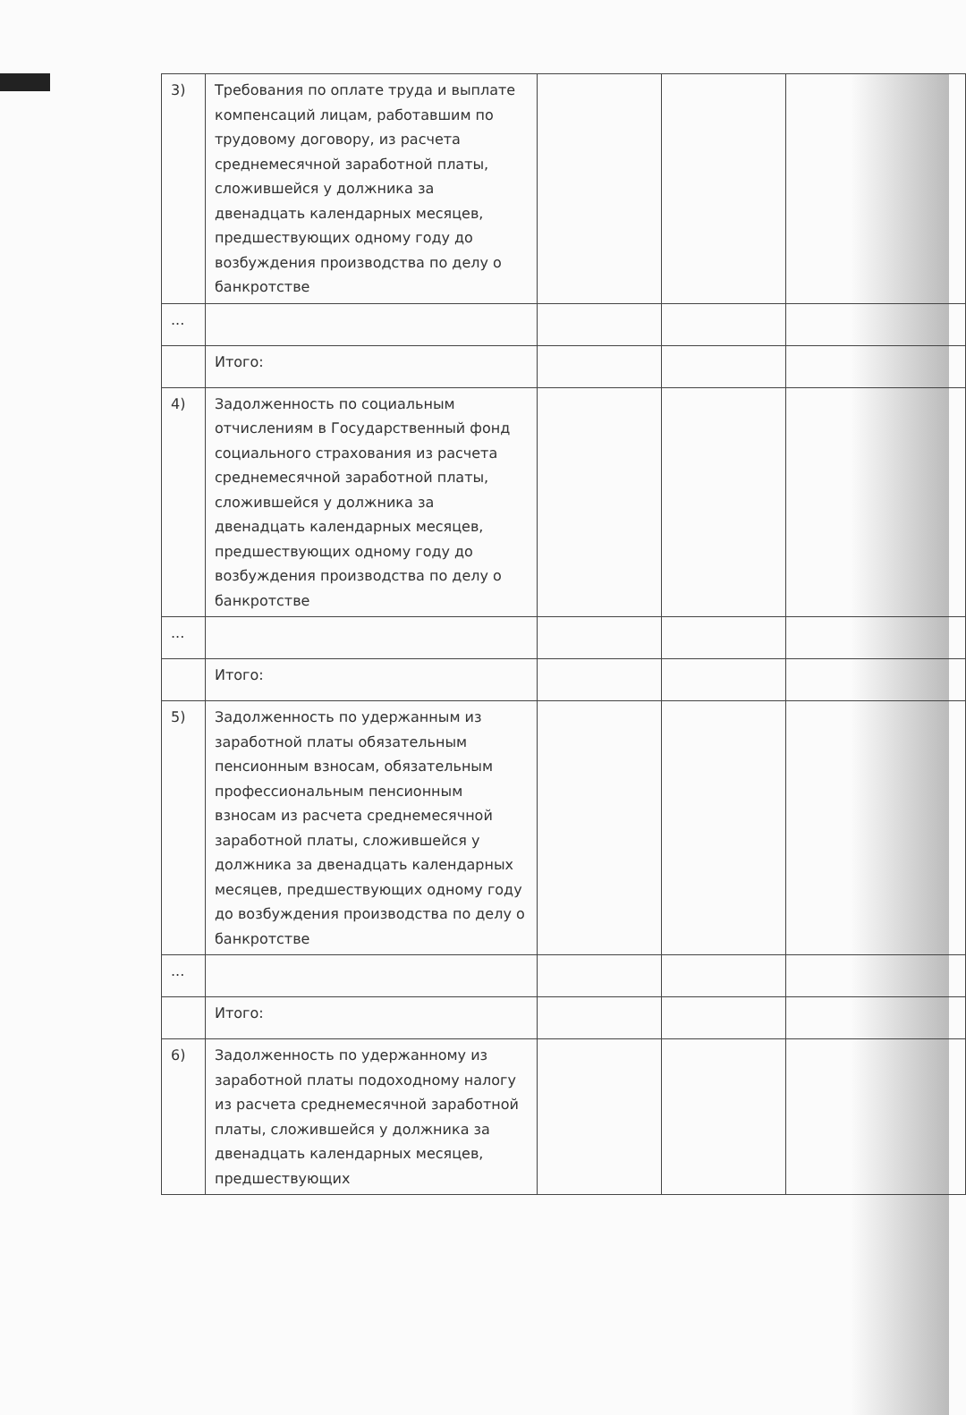| 3) | Требования по оплате труда и выплате компенсаций лицам, работавшим по трудовому договору, из расчета среднемесячной заработной платы, сложившейся у должника за двенадцать календарных месяцев, предшествующих одному году до возбуждения производства по делу о банкротстве | | | |
| ... | | | | |
| | Итого: | | | |
| 4) | Задолженность по социальным отчислениям в Государственный фонд социального страхования из расчета среднемесячной заработной платы, сложившейся у должника за двенадцать календарных месяцев, предшествующих одному году до возбуждения производства по делу о банкротстве | | | |
| ... | | | | |
| | Итого: | | | |
| 5) | Задолженность по удержанным из заработной платы обязательным пенсионным взносам, обязательным профессиональным пенсионным взносам из расчета среднемесячной заработной платы, сложившейся у должника за двенадцать календарных месяцев, предшествующих одному году до возбуждения производства по делу о банкротстве | | | |
| ... | | | | |
| | Итого: | | | |
| 6) | Задолженность по удержанному из заработной платы подоходному налогу из расчета среднемесячной заработной платы, сложившейся у должника за двенадцать календарных месяцев, предшествующих | | | |